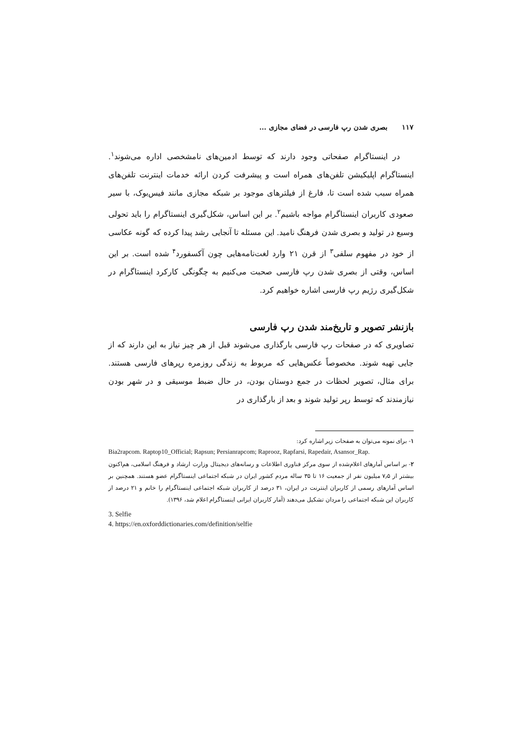۱۱۷ بصری شدن رپ فارسی در فضای مجازی ...
در اینستاگرام صفحاتی وجود دارند که توسط ادمین‌های نامشخصی اداره می‌شوند<sup>۱</sup>. اینستاگرام اپلیکیشن تلفن‌های همراه است و پیشرفت کردن ارائه خدمات اینترنت تلفن‌های همراه سبب شده است تا، فارغ از فیلترهای موجود بر شبکه مجازی مانند فیس‌بوک، با سیر صعودی کاربران اینستاگرام مواجه باشیم<sup>۲</sup>. بر این اساس، شکل‌گیری اینستاگرام را باید تحولی وسیع در تولید و بصری شدن فرهنگ نامید. این مسئله تا آنجایی رشد پیدا کرده که گونه عکاسی از خود در مفهوم سلفی<sup>۳</sup> از قرن ۲۱ وارد لغت‌نامه‌هایی چون آکسفورد<sup>۴</sup> شده است. بر این اساس، وقتی از بصری شدن رپ فارسی صحبت می‌کنیم به چگونگی کارکرد اینستاگرام در شکل‌گیری رژیم رپ فارسی اشاره خواهیم کرد.
بازنشر تصویر و تاریخ‌مند شدن رپ فارسی
تصاویری که در صفحات رپ فارسی بارگذاری می‌شوند قبل از هر چیز نیاز به این دارند که از جایی تهیه شوند. مخصوصاً عکس‌هایی که مربوط به زندگی روزمره رپرهای فارسی هستند. برای مثال، تصویر لحظات در جمع دوستان بودن، در حال ضبط موسیقی و در شهر بودن نیازمندند که توسط رپر تولید شوند و بعد از بارگذاری در
۱- برای نمونه می‌توان به صفحات زیر اشاره کرد:
Bia2rapcom. Raptop10_Official; Rapsun; Persianrapcom; Raprooz, Rapfarsi, Rapedair, Asansor_Rap.
۲- بر اساس آمارهای اعلام‌شده از سوی مرکز فناوری اطلاعات و رسانه‌های دیجیتال وزارت ارشاد و فرهنگ اسلامی، هم‌اکنون بیشتر از ۷٫۵ میلیون نفر از جمعیت ۱۶ تا ۳۵ ساله مردم کشور ایران در شبکه اجتماعی اینستاگرام عضو هستند. همچنین بر اساس آمارهای رسمی از کاربران اینترنت در ایران، ۳۱ درصد از کاربران شبکه اجتماعی اینستاگرام را خانم و ۲۱ درصد از کاربران این شبکه اجتماعی را مردان تشکیل می‌دهند (آمار کاربران ایرانی اینستاگرام اعلام شد، ۱۳۹۶).
3. Selfie
4. https://en.oxforddictionaries.com/definition/selfie